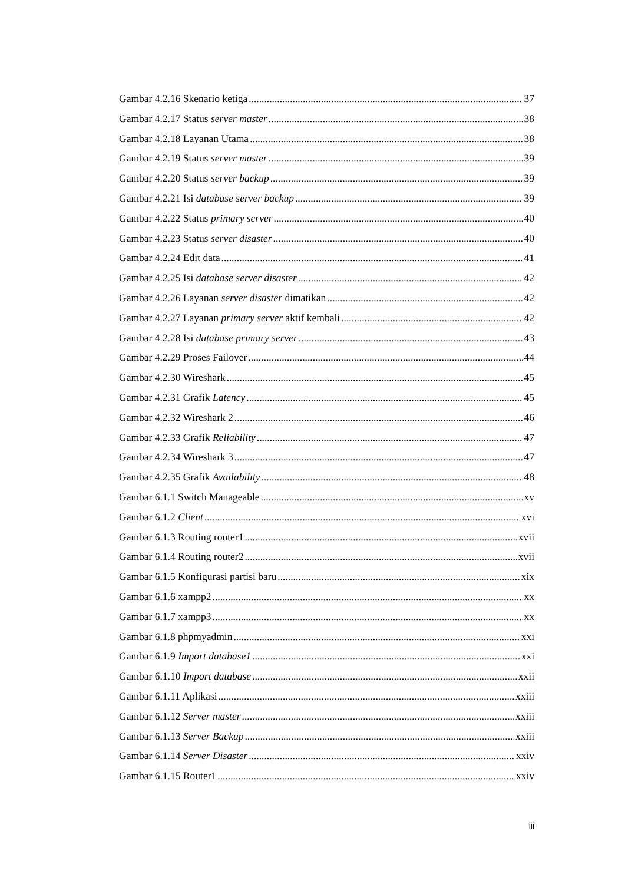Gambar 4.2.16 Skenario ketiga 37
Gambar 4.2.17 Status server master 38
Gambar 4.2.18 Layanan Utama 38
Gambar 4.2.19 Status server master 39
Gambar 4.2.20 Status server backup 39
Gambar 4.2.21 Isi database server backup 39
Gambar 4.2.22 Status primary server 40
Gambar 4.2.23 Status server disaster 40
Gambar 4.2.24 Edit data 41
Gambar 4.2.25 Isi database server disaster 42
Gambar 4.2.26 Layanan server disaster dimatikan 42
Gambar 4.2.27 Layanan primary server aktif kembali 42
Gambar 4.2.28 Isi database primary server 43
Gambar 4.2.29 Proses Failover 44
Gambar 4.2.30 Wireshark 45
Gambar 4.2.31 Grafik Latency 45
Gambar 4.2.32 Wireshark 2 46
Gambar 4.2.33 Grafik Reliability 47
Gambar 4.2.34 Wireshark 3 47
Gambar 4.2.35 Grafik Availability 48
Gambar 6.1.1 Switch Manageable xv
Gambar 6.1.2 Client xvi
Gambar 6.1.3 Routing router1 xvii
Gambar 6.1.4 Routing router2 xvii
Gambar 6.1.5 Konfigurasi partisi baru xix
Gambar 6.1.6 xampp2 xx
Gambar 6.1.7 xampp3 xx
Gambar 6.1.8 phpmyadmin xxi
Gambar 6.1.9 Import database1 xxi
Gambar 6.1.10 Import database xxii
Gambar 6.1.11 Aplikasi xxiii
Gambar 6.1.12 Server master xxiii
Gambar 6.1.13 Server Backup xxiii
Gambar 6.1.14 Server Disaster xxiv
Gambar 6.1.15 Router1 xxiv
iii